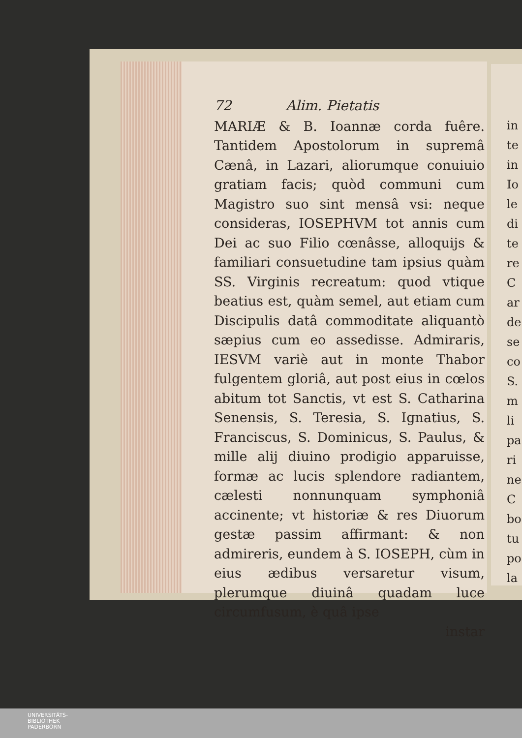72 Alim. Pietatis
MARIÆ & B. Ioannæ corda fuêre. Tantidem Apostolorum in supremâ Cænâ, in Lazari, aliorumque conuiuio gratiam facis; quòd communi cum Magistro suo sint mensâ vsi: neque consideras, IOSEPHVM tot annis cum Dei ac suo Filio cœnâsse, alloquijs & familiari consuetudine tam ipsius quàm SS. Virginis recreatum: quod vtique beatius est, quàm semel, aut etiam cum Discipulis datâ commoditate aliquantò sæpius cum eo assedisse. Admiraris, IESVM variè aut in monte Thabor fulgentem gloriâ, aut post eius in cœlos abitum tot Sanctis, vt est S. Catharina Senensis, S. Teresia, S. Ignatius, S. Franciscus, S. Dominicus, S. Paulus, & mille alij diuino prodigio apparuisse, formæ ac lucis splendore radiantem, cælesti nonnunquam symphoniâ accinente; vt historiæ & res Diuorum gestæ passim affirmant: & non admireris, eundem à S. IOSEPH, cùm in eius ædibus versaretur visum, plerumque diuinâ quadam luce circumfusum, è quâ ipse
instar
in
te
in
Io
le
di
te
re
C
ar
de
se
co
S.
m
li
pa
ri
ne
C
bo
tu
po
la
UNIVERSITÄTS-
BIBLIOTHEK
PADERBORN